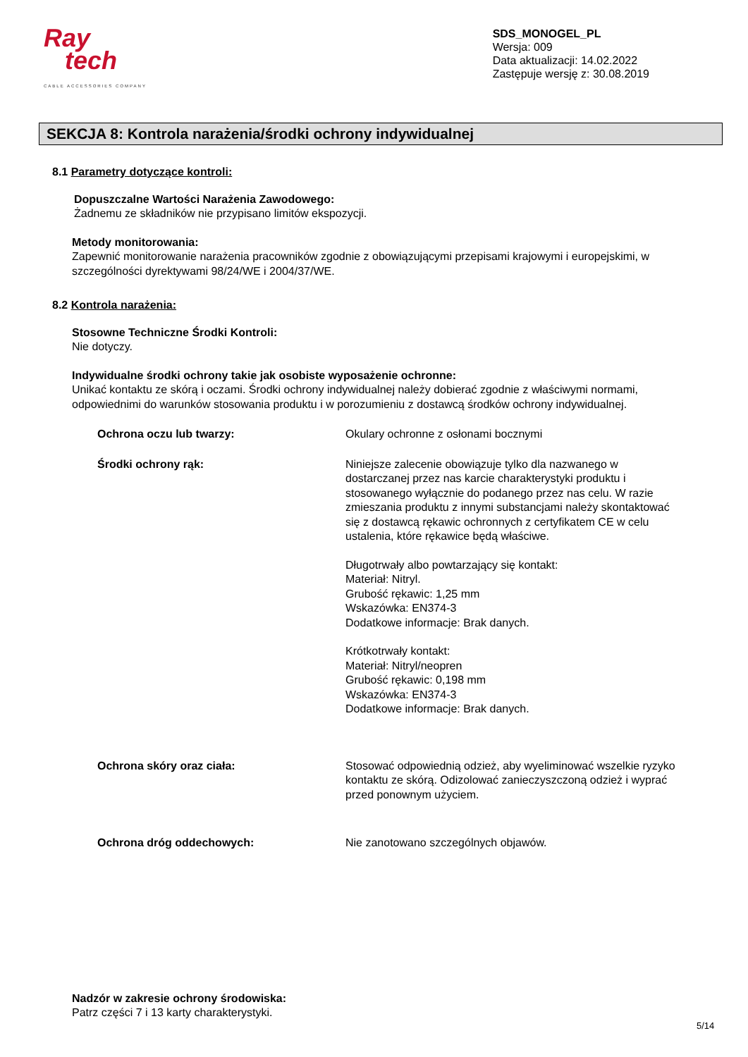Ray
tech
CABLE ACCESSORIES COMPANY
SDS_MONOGEL_PL
Wersja: 009
Data aktualizacji: 14.02.2022
Zastępuje wersję z: 30.08.2019
SEKCJA 8: Kontrola narażenia/środki ochrony indywidualnej
8.1 Parametry dotyczące kontroli:
Dopuszczalne Wartości Narażenia Zawodowego:
Żadnemu ze składników nie przypisano limitów ekspozycji.
Metody monitorowania:
Zapewnić monitorowanie narażenia pracowników zgodnie z obowiązującymi przepisami krajowymi i europejskimi, w szczególności dyrektywami 98/24/WE i 2004/37/WE.
8.2 Kontrola narażenia:
Stosowne Techniczne Środki Kontroli:
Nie dotyczy.
Indywidualne środki ochrony takie jak osobiste wyposażenie ochronne:
Unikać kontaktu ze skórą i oczami. Środki ochrony indywidualnej należy dobierać zgodnie z właściwymi normami, odpowiednimi do warunków stosowania produktu i w porozumieniu z dostawcą środków ochrony indywidualnej.
Ochrona oczu lub twarzy: Okulary ochronne z osłonami bocznymi
Środki ochrony rąk: Niniejsze zalecenie obowiązuje tylko dla nazwanego w dostarczanej przez nas karcie charakterystyki produktu i stosowanego wyłącznie do podanego przez nas celu. W razie zmieszania produktu z innymi substancjami należy skontaktować się z dostawcą rękawic ochronnych z certyfikatem CE w celu ustalenia, które rękawice będą właściwe.
Długotrwały albo powtarzający się kontakt:
Materiał: Nitryl.
Grubość rękawic: 1,25 mm
Wskazówka: EN374-3
Dodatkowe informacje: Brak danych.
Krótkotrwały kontakt:
Materiał: Nitryl/neopren
Grubość rękawic: 0,198 mm
Wskazówka: EN374-3
Dodatkowe informacje: Brak danych.
Ochrona skóry oraz ciała: Stosować odpowiednią odzież, aby wyeliminować wszelkie ryzyko kontaktu ze skórą. Odizolować zanieczyszczoną odzież i wyprać przed ponownym użyciem.
Ochrona dróg oddechowych: Nie zanotowano szczególnych objawów.
Nadzór w zakresie ochrony środowiska:
Patrz części 7 i 13 karty charakterystyki.
5/14